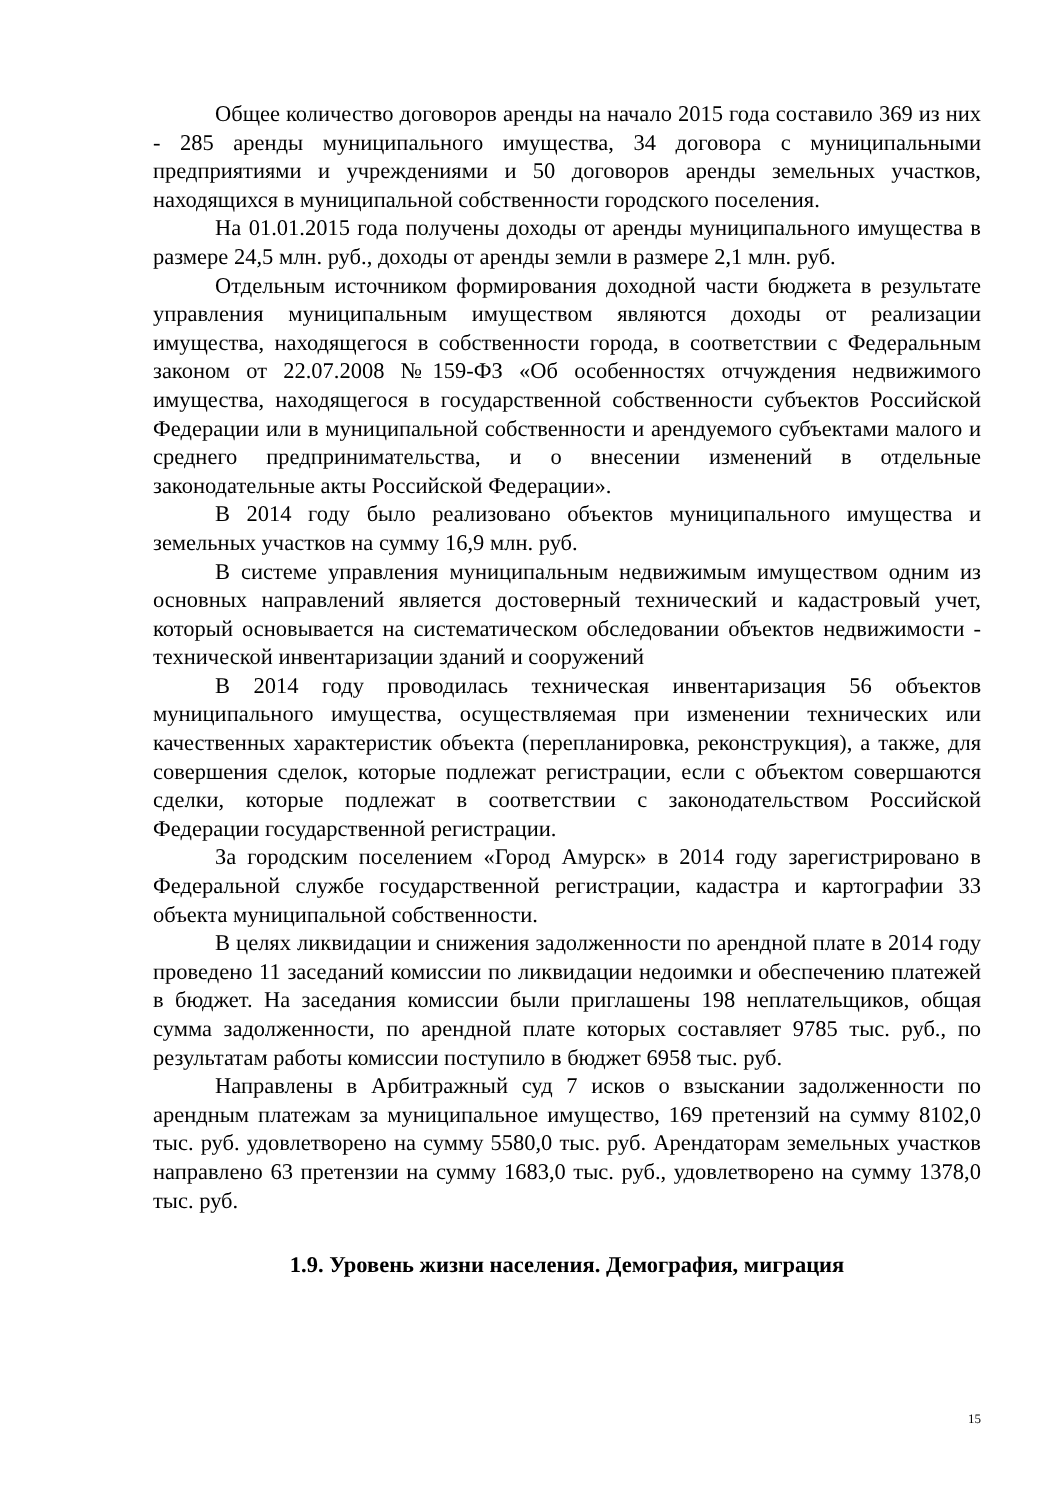Общее количество договоров аренды на начало 2015 года составило 369 из них - 285 аренды муниципального имущества, 34 договора с муниципальными предприятиями и учреждениями и 50 договоров аренды земельных участков, находящихся в муниципальной собственности городского поселения.
На 01.01.2015 года получены доходы от аренды муниципального имущества в размере 24,5 млн. руб., доходы от аренды земли в размере 2,1 млн. руб.
Отдельным источником формирования доходной части бюджета в результате управления муниципальным имуществом являются доходы от реализации имущества, находящегося в собственности города, в соответствии с Федеральным законом от 22.07.2008 №159-ФЗ «Об особенностях отчуждения недвижимого имущества, находящегося в государственной собственности субъектов Российской Федерации или в муниципальной собственности и арендуемого субъектами малого и среднего предпринимательства, и о внесении изменений в отдельные законодательные акты Российской Федерации».
В 2014 году было реализовано объектов муниципального имущества и земельных участков на сумму 16,9 млн. руб.
В системе управления муниципальным недвижимым имуществом одним из основных направлений является достоверный технический и кадастровый учет, который основывается на систематическом обследовании объектов недвижимости - технической инвентаризации зданий и сооружений
В 2014 году проводилась техническая инвентаризация 56 объектов муниципального имущества, осуществляемая при изменении технических или качественных характеристик объекта (перепланировка, реконструкция), а также, для совершения сделок, которые подлежат регистрации, если с объектом совершаются сделки, которые подлежат в соответствии с законодательством Российской Федерации государственной регистрации.
За городским поселением «Город Амурск» в 2014 году зарегистрировано в Федеральной службе государственной регистрации, кадастра и картографии 33 объекта муниципальной собственности.
В целях ликвидации и снижения задолженности по арендной плате в 2014 году проведено 11 заседаний комиссии по ликвидации недоимки и обеспечению платежей в бюджет. На заседания комиссии были приглашены 198 неплательщиков, общая сумма задолженности, по арендной плате которых составляет 9785 тыс. руб., по результатам работы комиссии поступило в бюджет 6958 тыс. руб.
Направлены в Арбитражный суд 7 исков о взыскании задолженности по арендным платежам за муниципальное имущество, 169 претензий на сумму 8102,0 тыс. руб. удовлетворено на сумму 5580,0 тыс. руб. Арендаторам земельных участков направлено 63 претензии на сумму 1683,0 тыс. руб., удовлетворено на сумму 1378,0 тыс. руб.
1.9. Уровень жизни населения. Демография, миграция
15